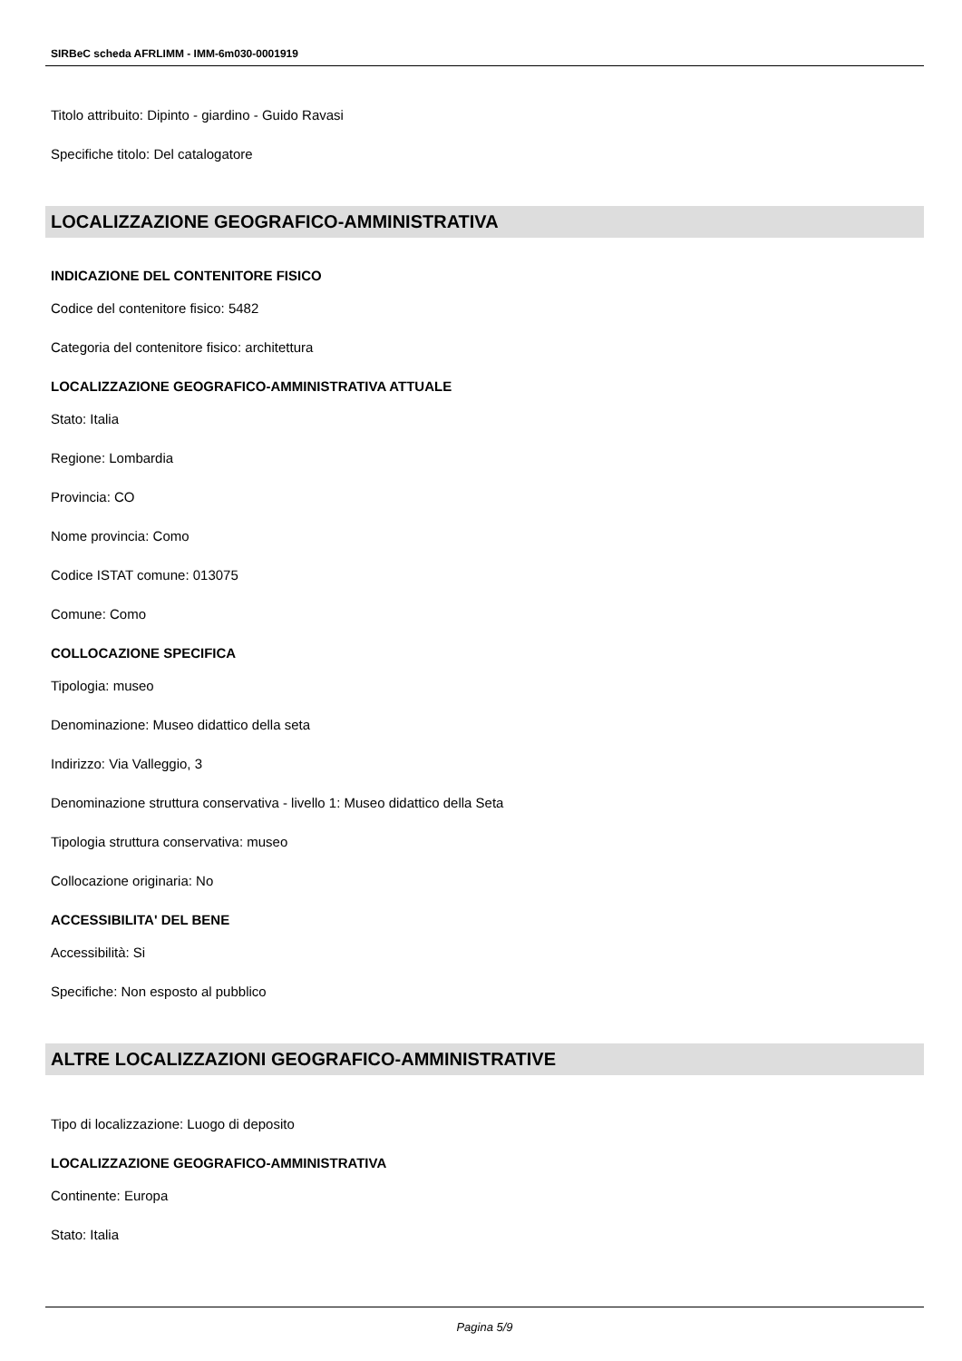SIRBeC scheda AFRLIMM - IMM-6m030-0001919
Titolo attribuito: Dipinto - giardino - Guido Ravasi
Specifiche titolo: Del catalogatore
LOCALIZZAZIONE GEOGRAFICO-AMMINISTRATIVA
INDICAZIONE DEL CONTENITORE FISICO
Codice del contenitore fisico: 5482
Categoria del contenitore fisico: architettura
LOCALIZZAZIONE GEOGRAFICO-AMMINISTRATIVA ATTUALE
Stato: Italia
Regione: Lombardia
Provincia: CO
Nome provincia: Como
Codice ISTAT comune: 013075
Comune: Como
COLLOCAZIONE SPECIFICA
Tipologia: museo
Denominazione: Museo didattico della seta
Indirizzo: Via Valleggio, 3
Denominazione struttura conservativa - livello 1: Museo didattico della Seta
Tipologia struttura conservativa: museo
Collocazione originaria: No
ACCESSIBILITA' DEL BENE
Accessibilità: Si
Specifiche: Non esposto al pubblico
ALTRE LOCALIZZAZIONI GEOGRAFICO-AMMINISTRATIVE
Tipo di localizzazione: Luogo di deposito
LOCALIZZAZIONE GEOGRAFICO-AMMINISTRATIVA
Continente: Europa
Stato: Italia
Pagina 5/9